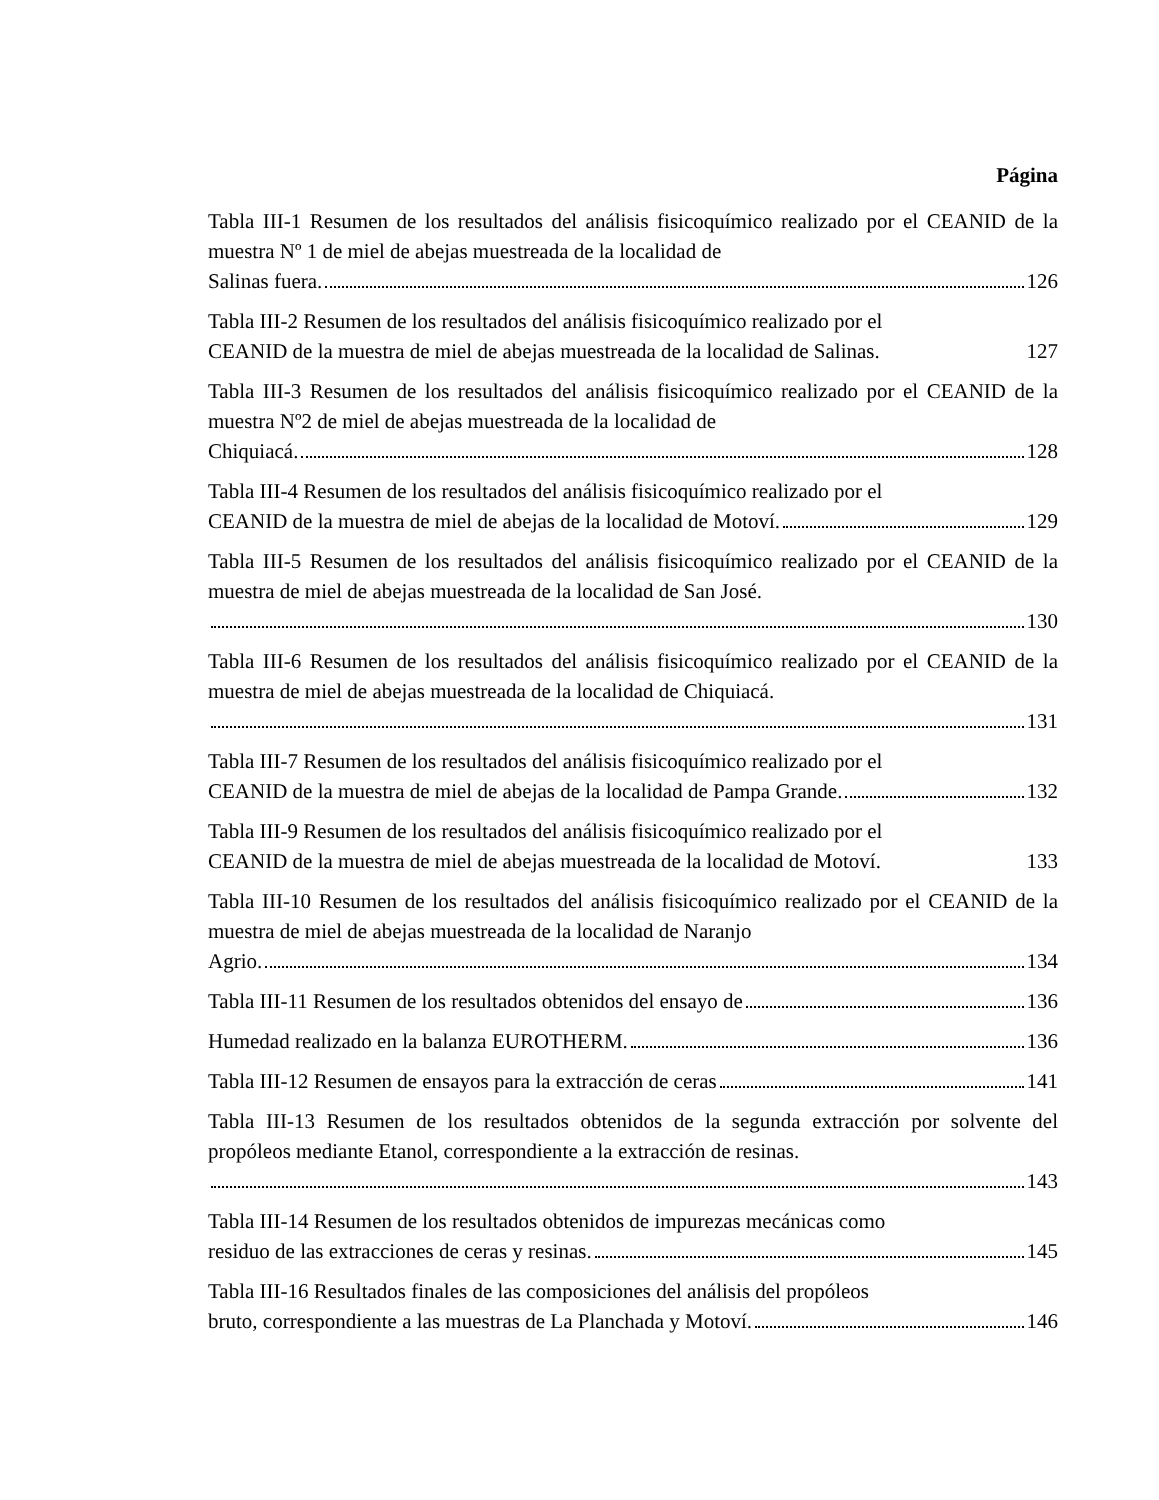Página
Tabla III-1 Resumen de los resultados del análisis fisicoquímico realizado por el CEANID de la muestra Nº 1 de miel de abejas muestreada de la localidad de
Salinas fuera. 126
Tabla III-2 Resumen de los resultados del análisis fisicoquímico realizado por el
CEANID de la muestra de miel de abejas muestreada de la localidad de Salinas. 127
Tabla III-3 Resumen de los resultados del análisis fisicoquímico realizado por el CEANID de la muestra Nº2 de miel de abejas muestreada de la localidad de
Chiquiacá. 128
Tabla III-4 Resumen de los resultados del análisis fisicoquímico realizado por el
CEANID de la muestra de miel de abejas de la localidad de Motoví. 129
Tabla III-5 Resumen de los resultados del análisis fisicoquímico realizado por el CEANID de la muestra de miel de abejas muestreada de la localidad de San José.
130
Tabla III-6 Resumen de los resultados del análisis fisicoquímico realizado por el CEANID de la muestra de miel de abejas muestreada de la localidad de Chiquiacá.
131
Tabla III-7 Resumen de los resultados del análisis fisicoquímico realizado por el
CEANID de la muestra de miel de abejas de la localidad de Pampa Grande. 132
Tabla III-9 Resumen de los resultados del análisis fisicoquímico realizado por el
CEANID de la muestra de miel de abejas muestreada de la localidad de Motoví. 133
Tabla III-10 Resumen de los resultados del análisis fisicoquímico realizado por el CEANID de la muestra de miel de abejas muestreada de la localidad de Naranjo
Agrio. 134
Tabla III-11 Resumen de los resultados obtenidos del ensayo de 136
Humedad realizado en la balanza EUROTHERM. 136
Tabla III-12 Resumen de ensayos para la extracción de ceras 141
Tabla III-13 Resumen de los resultados obtenidos de la segunda extracción por solvente del propóleos mediante Etanol, correspondiente a la extracción de resinas.
143
Tabla III-14 Resumen de los resultados obtenidos de impurezas mecánicas como
residuo de las extracciones de ceras y resinas. 145
Tabla III-16 Resultados finales de las composiciones del análisis del propóleos
bruto, correspondiente a las muestras de La Planchada y Motoví. 146